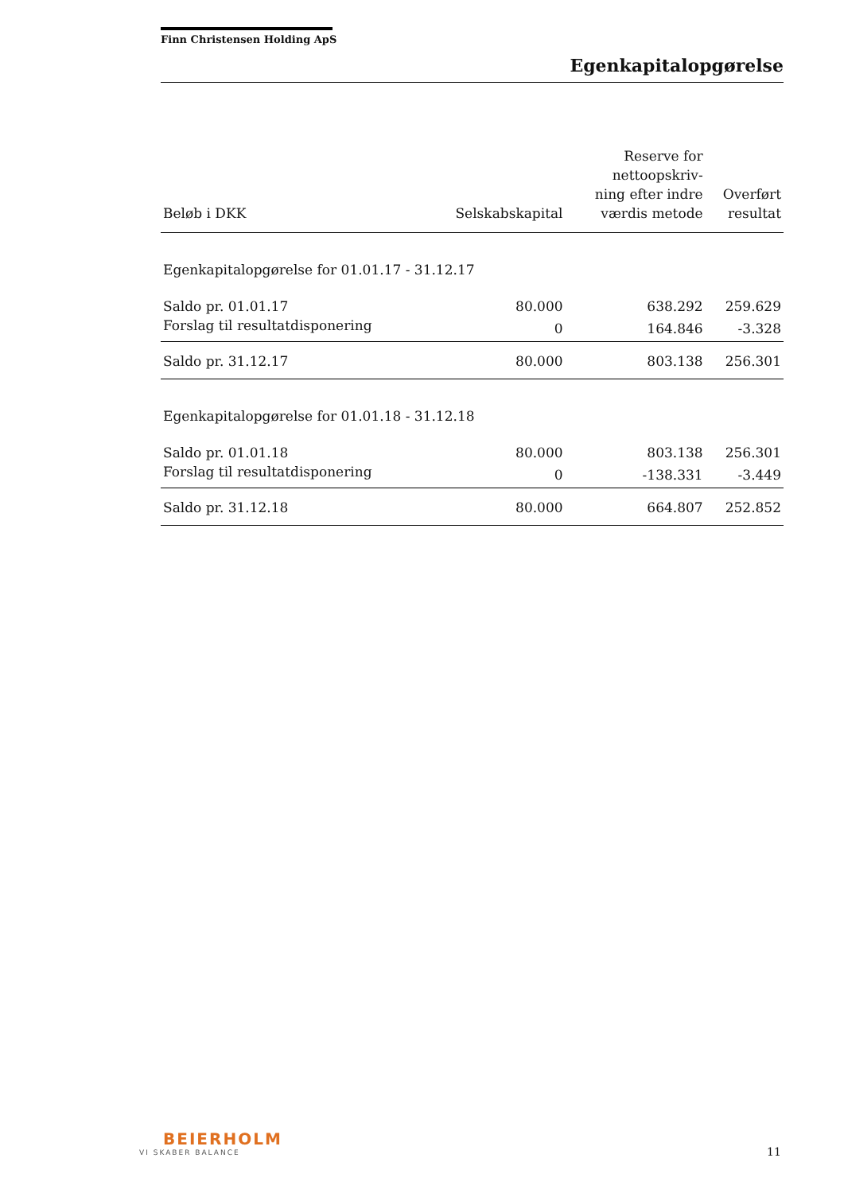Finn Christensen Holding ApS
Egenkapitalopgørelse
| Beløb i DKK | Selskabskapital | Reserve for nettoopskriv- ning efter indre værdis metode | Overført resultat |
| --- | --- | --- | --- |
| Egenkapitalopgørelse for 01.01.17 - 31.12.17 | | | |
| Saldo pr. 01.01.17 | 80.000 | 638.292 | 259.629 |
| Forslag til resultatdisponering | 0 | 164.846 | -3.328 |
| Saldo pr. 31.12.17 | 80.000 | 803.138 | 256.301 |
| Egenkapitalopgørelse for 01.01.18 - 31.12.18 | | | |
| Saldo pr. 01.01.18 | 80.000 | 803.138 | 256.301 |
| Forslag til resultatdisponering | 0 | -138.331 | -3.449 |
| Saldo pr. 31.12.18 | 80.000 | 664.807 | 252.852 |
BEIERHOLM
VI SKABER BALANCE
11